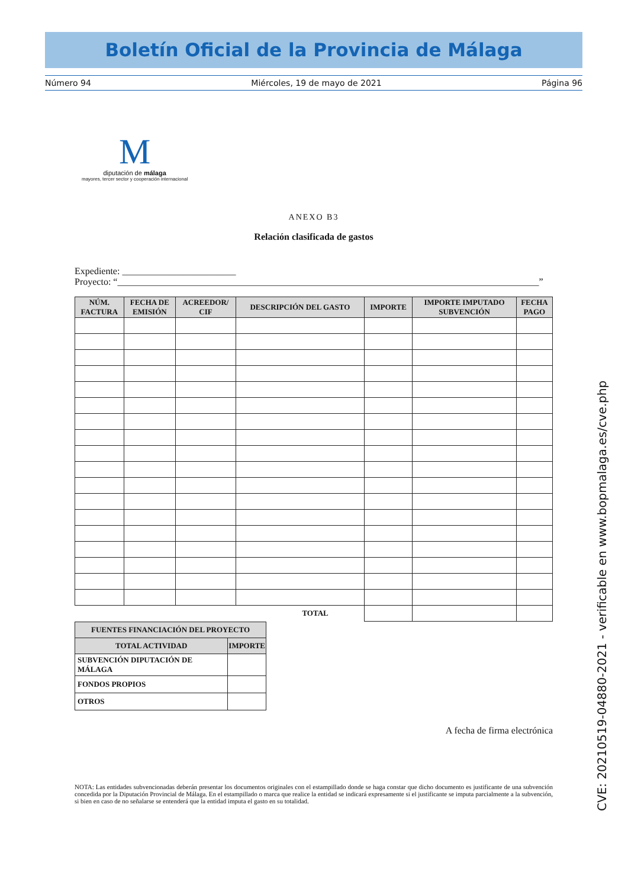Boletín Oficial de la Provincia de Málaga
Número 94 Miércoles, 19 de mayo de 2021 Página 96
M
diputación de málaga
mayores, tercer sector y cooperación internacional
ANEXO B3
Relación clasificada de gastos
Expediente: ________________________
Proyecto: “_________________________________________________________________________________________”
| NÚM. FACTURA | FECHA DE EMISIÓN | ACREEDOR/ CIF | DESCRIPCIÓN DEL GASTO | IMPORTE | IMPORTE IMPUTADO SUBVENCIÓN | FECHA PAGO |
| --- | --- | --- | --- | --- | --- | --- |
| TOTAL | | | | | | |
| FUENTES FINANCIACIÓN DEL PROYECTO | |
| --- | --- |
| TOTAL ACTIVIDAD | IMPORTE |
| SUBVENCIÓN DIPUTACIÓN DE MÁLAGA | |
| FONDOS PROPIOS | |
| OTROS | |
A fecha de firma electrónica
NOTA: Las entidades subvencionadas deberán presentar los documentos originales con el estampillado donde se haga constar que dicho documento es justificante de una subvención concedida por la Diputación Provincial de Málaga. En el estampillado o marca que realice la entidad se indicará expresamente si el justificante se imputa parcialmente a la subvención, si bien en caso de no señalarse se entenderá que la entidad imputa el gasto en su totalidad.
CVE: 20210519-04880-2021 - verificable en www.bopmalaga.es/cve.php